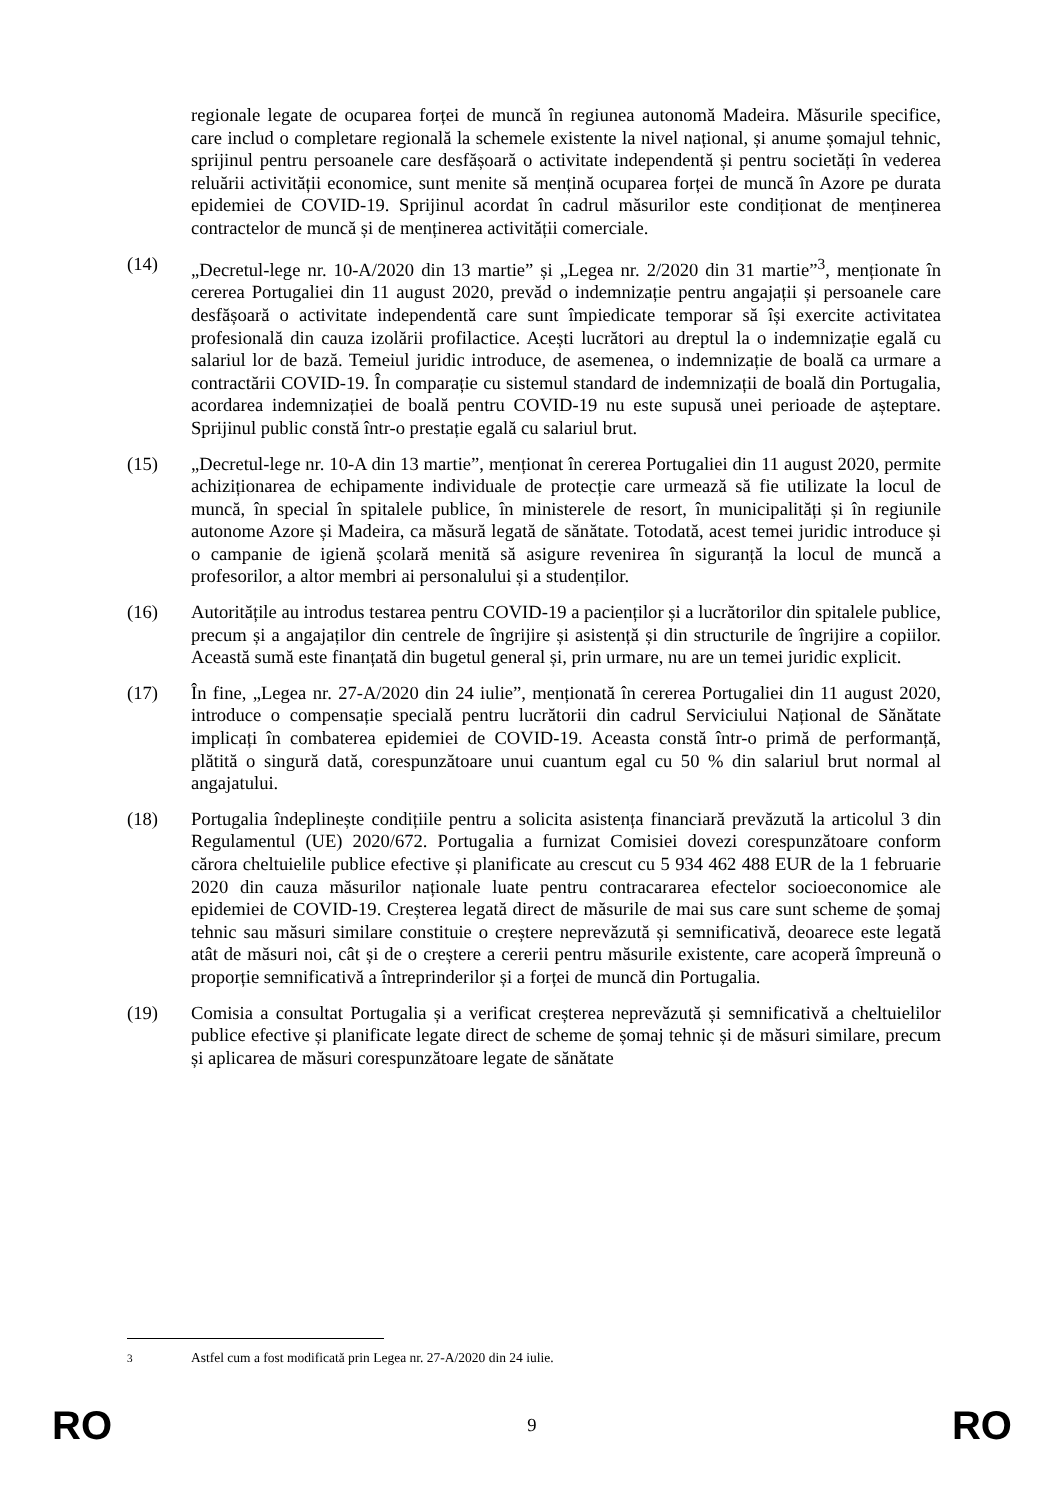regionale legate de ocuparea forței de muncă în regiunea autonomă Madeira. Măsurile specifice, care includ o completare regională la schemele existente la nivel național, și anume șomajul tehnic, sprijinul pentru persoanele care desfășoară o activitate independentă și pentru societăți în vederea reluării activității economice, sunt menite să mențină ocuparea forței de muncă în Azore pe durata epidemiei de COVID-19. Sprijinul acordat în cadrul măsurilor este condiționat de menținerea contractelor de muncă și de menținerea activității comerciale.
(14) „Decretul-lege nr. 10-A/2020 din 13 martie” și „Legea nr. 2/2020 din 31 martie”<sup>3</sup>, menționate în cererea Portugaliei din 11 august 2020, prevăd o indemnizație pentru angajații și persoanele care desfășoară o activitate independentă care sunt împiedicate temporar să își exercite activitatea profesională din cauza izolării profilactice. Acești lucrători au dreptul la o indemnizație egală cu salariul lor de bază. Temeiul juridic introduce, de asemenea, o indemnizație de boală ca urmare a contractării COVID-19. În comparație cu sistemul standard de indemnizații de boală din Portugalia, acordarea indemnizației de boală pentru COVID-19 nu este supusă unei perioade de așteptare. Sprijinul public constă într-o prestație egală cu salariul brut.
(15) „Decretul-lege nr. 10-A din 13 martie”, menționat în cererea Portugaliei din 11 august 2020, permite achiziționarea de echipamente individuale de protecție care urmează să fie utilizate la locul de muncă, în special în spitalele publice, în ministerele de resort, în municipalități și în regiunile autonome Azore și Madeira, ca măsură legată de sănătate. Totodată, acest temei juridic introduce și o campanie de igienă școlară menită să asigure revenirea în siguranță la locul de muncă a profesorilor, a altor membri ai personalului și a studenților.
(16) Autoritățile au introdus testarea pentru COVID-19 a pacienților și a lucrătorilor din spitalele publice, precum și a angajaților din centrele de îngrijire și asistență și din structurile de îngrijire a copiilor. Această sumă este finanțată din bugetul general și, prin urmare, nu are un temei juridic explicit.
(17) În fine, „Legea nr. 27-A/2020 din 24 iulie”, menționată în cererea Portugaliei din 11 august 2020, introduce o compensație specială pentru lucrătorii din cadrul Serviciului Național de Sănătate implicați în combaterea epidemiei de COVID-19. Aceasta constă într-o primă de performanță, plătită o singură dată, corespunzătoare unui cuantum egal cu 50 % din salariul brut normal al angajatului.
(18) Portugalia îndeplinește condițiile pentru a solicita asistența financiară prevăzută la articolul 3 din Regulamentul (UE) 2020/672. Portugalia a furnizat Comisiei dovezi corespunzătoare conform cărora cheltuielile publice efective și planificate au crescut cu 5 934 462 488 EUR de la 1 februarie 2020 din cauza măsurilor naționale luate pentru contracararea efectelor socioeconomice ale epidemiei de COVID-19. Creșterea legată direct de măsurile de mai sus care sunt scheme de șomaj tehnic sau măsuri similare constituie o creștere neprevăzută și semnificativă, deoarece este legată atât de măsuri noi, cât și de o creștere a cererii pentru măsurile existente, care acoperă împreună o proporție semnificativă a întreprinderilor și a forței de muncă din Portugalia.
(19) Comisia a consultat Portugalia și a verificat creșterea neprevăzută și semnificativă a cheltuielilor publice efective și planificate legate direct de scheme de șomaj tehnic și de măsuri similare, precum și aplicarea de măsuri corespunzătoare legate de sănătate
<sup>3</sup> Astfel cum a fost modificată prin Legea nr. 27-A/2020 din 24 iulie.
RO 9 RO